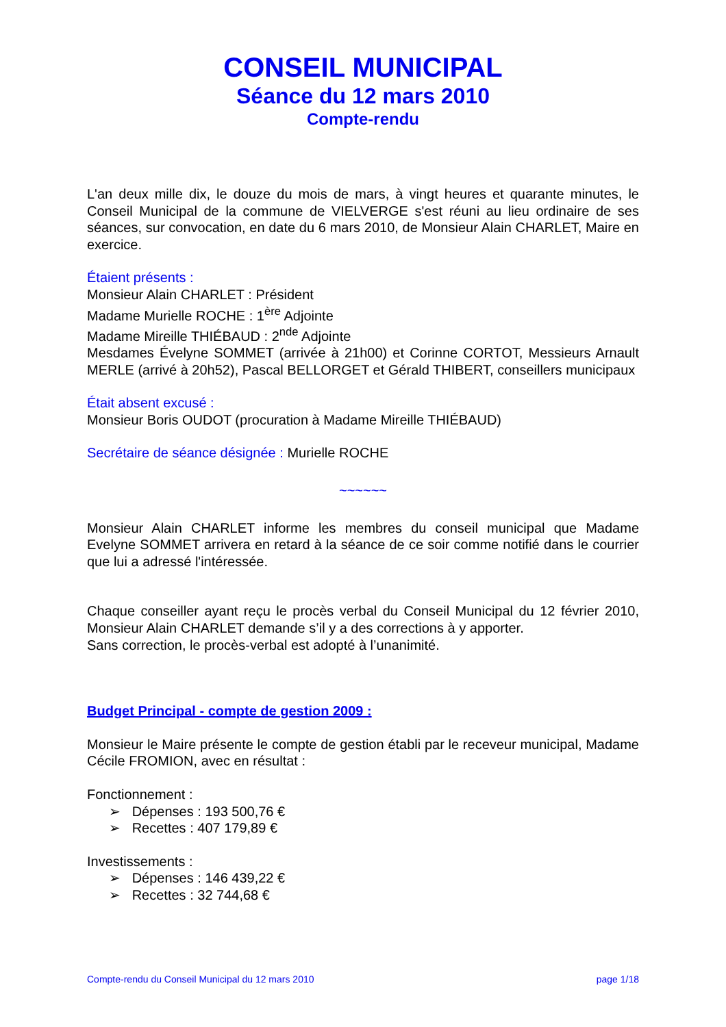CONSEIL MUNICIPAL
Séance du 12 mars 2010
Compte-rendu
L'an deux mille dix, le douze du mois de mars, à vingt heures et quarante minutes, le Conseil Municipal de la commune de VIELVERGE s'est réuni au lieu ordinaire de ses séances, sur convocation, en date du 6 mars 2010, de Monsieur Alain CHARLET, Maire en exercice.
Étaient présents :
Monsieur Alain CHARLET : Président
Madame Murielle ROCHE : 1<sup>ère</sup> Adjointe
Madame Mireille THIÉBAUD : 2<sup>nde</sup> Adjointe
Mesdames Évelyne SOMMET (arrivée à 21h00) et Corinne CORTOT, Messieurs Arnault MERLE (arrivé à 20h52), Pascal BELLORGET et Gérald THIBERT, conseillers municipaux
Était absent excusé :
Monsieur Boris OUDOT (procuration à Madame Mireille THIÉBAUD)
Secrétaire de séance désignée : Murielle ROCHE
~~~~~~
Monsieur Alain CHARLET informe les membres du conseil municipal que Madame Evelyne SOMMET arrivera en retard à la séance de ce soir comme notifié dans le courrier que lui a adressé l'intéressée.
Chaque conseiller ayant reçu le procès verbal du Conseil Municipal du 12 février 2010, Monsieur Alain CHARLET demande s’il y a des corrections à y apporter.
Sans correction, le procès-verbal est adopté à l’unanimité.
Budget Principal - compte de gestion 2009 :
Monsieur le Maire présente le compte de gestion établi par le receveur municipal, Madame Cécile FROMION, avec en résultat :
Fonctionnement :
➢ Dépenses : 193 500,76 €
➢ Recettes : 407 179,89 €
Investissements :
➢ Dépenses : 146 439,22 €
➢ Recettes : 32 744,68 €
Compte-rendu du Conseil Municipal du 12 mars 2010 page 1/18